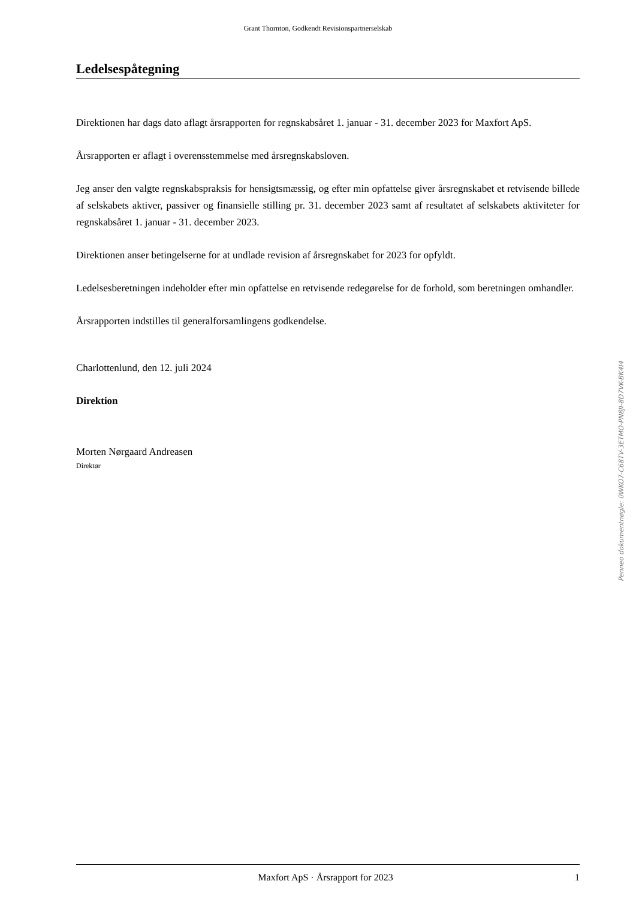Grant Thornton, Godkendt Revisionspartnerselskab
Ledelsespåtegning
Direktionen har dags dato aflagt årsrapporten for regnskabsåret 1. januar - 31. december 2023 for Maxfort ApS.
Årsrapporten er aflagt i overensstemmelse med årsregnskabsloven.
Jeg anser den valgte regnskabspraksis for hensigtsmæssig, og efter min opfattelse giver årsregnskabet et retvisende billede af selskabets aktiver, passiver og finansielle stilling pr. 31. december 2023 samt af resultatet af selskabets aktiviteter for regnskabsåret 1. januar - 31. december 2023.
Direktionen anser betingelserne for at undlade revision af årsregnskabet for 2023 for opfyldt.
Ledelsesberetningen indeholder efter min opfattelse en retvisende redegørelse for de forhold, som beretningen omhandler.
Årsrapporten indstilles til generalforsamlingens godkendelse.
Charlottenlund, den 12. juli 2024
Direktion
Morten Nørgaard Andreasen
Direktør
Penneo dokumentnøgle: 0WKO7-C68TV-3ETMO-PN8JI-8D7VK-BK4I4
Maxfort ApS · Årsrapport for 2023 1